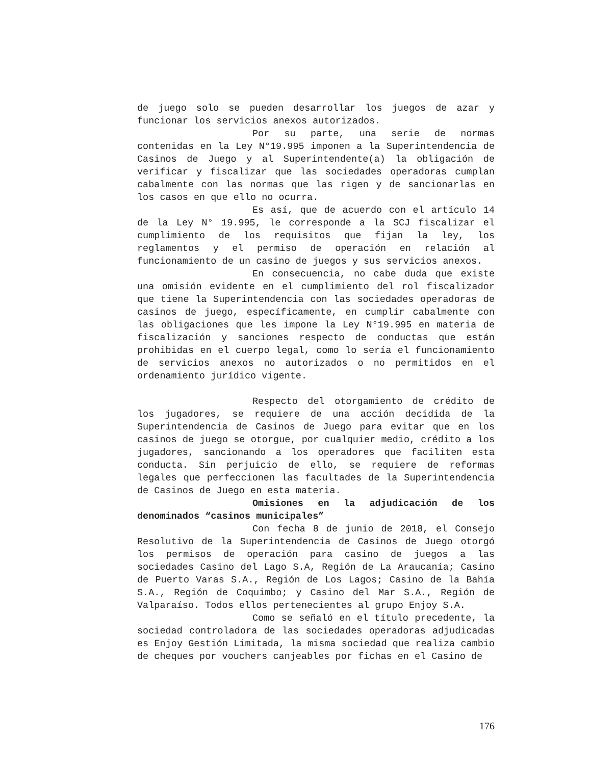de juego solo se pueden desarrollar los juegos de azar y funcionar los servicios anexos autorizados.
Por su parte, una serie de normas contenidas en la Ley N°19.995 imponen a la Superintendencia de Casinos de Juego y al Superintendente(a) la obligación de verificar y fiscalizar que las sociedades operadoras cumplan cabalmente con las normas que las rigen y de sancionarlas en los casos en que ello no ocurra.
Es así, que de acuerdo con el artículo 14 de la Ley N° 19.995, le corresponde a la SCJ fiscalizar el cumplimiento de los requisitos que fijan la ley, los reglamentos y el permiso de operación en relación al funcionamiento de un casino de juegos y sus servicios anexos.
En consecuencia, no cabe duda que existe una omisión evidente en el cumplimiento del rol fiscalizador que tiene la Superintendencia con las sociedades operadoras de casinos de juego, específicamente, en cumplir cabalmente con las obligaciones que les impone la Ley N°19.995 en materia de fiscalización y sanciones respecto de conductas que están prohibidas en el cuerpo legal, como lo sería el funcionamiento de servicios anexos no autorizados o no permitidos en el ordenamiento jurídico vigente.
Respecto del otorgamiento de crédito de los jugadores, se requiere de una acción decidida de la Superintendencia de Casinos de Juego para evitar que en los casinos de juego se otorgue, por cualquier medio, crédito a los jugadores, sancionando a los operadores que faciliten esta conducta. Sin perjuicio de ello, se requiere de reformas legales que perfeccionen las facultades de la Superintendencia de Casinos de Juego en esta materia.
Omisiones en la adjudicación de los denominados “casinos municipales”
Con fecha 8 de junio de 2018, el Consejo Resolutivo de la Superintendencia de Casinos de Juego otorgó los permisos de operación para casino de juegos a las sociedades Casino del Lago S.A, Región de La Araucanía; Casino de Puerto Varas S.A., Región de Los Lagos; Casino de la Bahía S.A., Región de Coquimbo; y Casino del Mar S.A., Región de Valparaíso. Todos ellos pertenecientes al grupo Enjoy S.A.
Como se señaló en el título precedente, la sociedad controladora de las sociedades operadoras adjudicadas es Enjoy Gestión Limitada, la misma sociedad que realiza cambio de cheques por vouchers canjeables por fichas en el Casino de
176